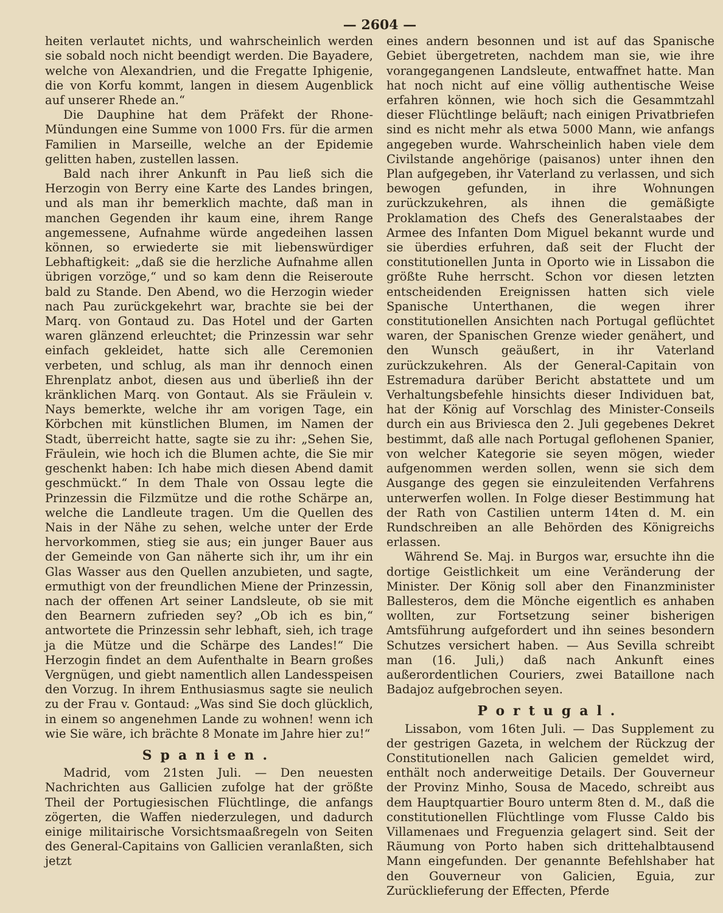— 2604 —
heiten verlautet nichts, und wahrscheinlich werden sie sobald noch nicht beendigt werden. Die Bayadere, welche von Alexandrien, und die Fregatte Iphigenie, die von Korfu kommt, langen in diesem Augenblick auf unserer Rhede an.“
Die Dauphine hat dem Präfekt der Rhone-Mündungen eine Summe von 1000 Frs. für die armen Familien in Marseille, welche an der Epidemie gelitten haben, zustellen lassen.
Bald nach ihrer Ankunft in Pau ließ sich die Herzogin von Berry eine Karte des Landes bringen, und als man ihr bemerklich machte, daß man in manchen Gegenden ihr kaum eine, ihrem Range angemessene, Aufnahme würde angedeihen lassen können, so erwiederte sie mit liebenswürdiger Lebhaftigkeit: „daß sie die herzliche Aufnahme allen übrigen vorzöge,“ und so kam denn die Reiseroute bald zu Stande. Den Abend, wo die Herzogin wieder nach Pau zurückgekehrt war, brachte sie bei der Marq. von Gontaud zu. Das Hotel und der Garten waren glänzend erleuchtet; die Prinzessin war sehr einfach gekleidet, hatte sich alle Ceremonien verbeten, und schlug, als man ihr dennoch einen Ehrenplatz anbot, diesen aus und überließ ihn der kränklichen Marq. von Gontaut. Als sie Fräulein v. Nays bemerkte, welche ihr am vorigen Tage, ein Körbchen mit künstlichen Blumen, im Namen der Stadt, überreicht hatte, sagte sie zu ihr: „Sehen Sie, Fräulein, wie hoch ich die Blumen achte, die Sie mir geschenkt haben: Ich habe mich diesen Abend damit geschmückt.“ In dem Thale von Ossau legte die Prinzessin die Filzmütze und die rothe Schärpe an, welche die Landleute tragen. Um die Quellen des Nais in der Nähe zu sehen, welche unter der Erde hervorkommen, stieg sie aus; ein junger Bauer aus der Gemeinde von Gan näherte sich ihr, um ihr ein Glas Wasser aus den Quellen anzubieten, und sagte, ermuthigt von der freundlichen Miene der Prinzessin, nach der offenen Art seiner Landsleute, ob sie mit den Bearnern zufrieden sey? „Ob ich es bin,“ antwortete die Prinzessin sehr lebhaft, sieh, ich trage ja die Mütze und die Schärpe des Landes!“ Die Herzogin findet an dem Aufenthalte in Bearn großes Vergnügen, und giebt namentlich allen Landesspeisen den Vorzug. In ihrem Enthusiasmus sagte sie neulich zu der Frau v. Gontaud: „Was sind Sie doch glücklich, in einem so angenehmen Lande zu wohnen! wenn ich wie Sie wäre, ich brächte 8 Monate im Jahre hier zu!“
Spanien.
Madrid, vom 21sten Juli. — Den neuesten Nachrichten aus Gallicien zufolge hat der größte Theil der Portugiesischen Flüchtlinge, die anfangs zögerten, die Waffen niederzulegen, und dadurch einige militairische Vorsichtsmaaßregeln von Seiten des General-Capitains von Gallicien veranlaßten, sich jetzt
eines andern besonnen und ist auf das Spanische Gebiet übergetreten, nachdem man sie, wie ihre vorangegangenen Landsleute, entwaffnet hatte. Man hat noch nicht auf eine völlig authentische Weise erfahren können, wie hoch sich die Gesammtzahl dieser Flüchtlinge beläuft; nach einigen Privatbriefen sind es nicht mehr als etwa 5000 Mann, wie anfangs angegeben wurde. Wahrscheinlich haben viele dem Civilstande angehörige (paisanos) unter ihnen den Plan aufgegeben, ihr Vaterland zu verlassen, und sich bewogen gefunden, in ihre Wohnungen zurückzukehren, als ihnen die gemäßigte Proklamation des Chefs des Generalstaabes der Armee des Infanten Dom Miguel bekannt wurde und sie überdies erfuhren, daß seit der Flucht der constitutionellen Junta in Oporto wie in Lissabon die größte Ruhe herrscht. Schon vor diesen letzten entscheidenden Ereignissen hatten sich viele Spanische Unterthanen, die wegen ihrer constitutionellen Ansichten nach Portugal geflüchtet waren, der Spanischen Grenze wieder genähert, und den Wunsch geäußert, in ihr Vaterland zurückzukehren. Als der General-Capitain von Estremadura darüber Bericht abstattete und um Verhaltungsbefehle hinsichts dieser Individuen bat, hat der König auf Vorschlag des Minister-Conseils durch ein aus Briviesca den 2. Juli gegebenes Dekret bestimmt, daß alle nach Portugal geflohenen Spanier, von welcher Kategorie sie seyen mögen, wieder aufgenommen werden sollen, wenn sie sich dem Ausgange des gegen sie einzuleitenden Verfahrens unterwerfen wollen. In Folge dieser Bestimmung hat der Rath von Castilien unterm 14ten d. M. ein Rundschreiben an alle Behörden des Königreichs erlassen.
Während Se. Maj. in Burgos war, ersuchte ihn die dortige Geistlichkeit um eine Veränderung der Minister. Der König soll aber den Finanzminister Ballesteros, dem die Mönche eigentlich es anhaben wollten, zur Fortsetzung seiner bisherigen Amtsführung aufgefordert und ihn seines besondern Schutzes versichert haben. — Aus Sevilla schreibt man (16. Juli,) daß nach Ankunft eines außerordentlichen Couriers, zwei Bataillone nach Badajoz aufgebrochen seyen.
Portugal.
Lissabon, vom 16ten Juli. — Das Supplement zu der gestrigen Gazeta, in welchem der Rückzug der Constitutionellen nach Galicien gemeldet wird, enthält noch anderweitige Details. Der Gouverneur der Provinz Minho, Sousa de Macedo, schreibt aus dem Hauptquartier Bouro unterm 8ten d. M., daß die constitutionellen Flüchtlinge vom Flusse Caldo bis Villamenaes und Freguenzia gelagert sind. Seit der Räumung von Porto haben sich drittehalbtausend Mann eingefunden. Der genannte Befehlshaber hat den Gouverneur von Galicien, Eguia, zur Zurücklieferung der Effecten, Pferde